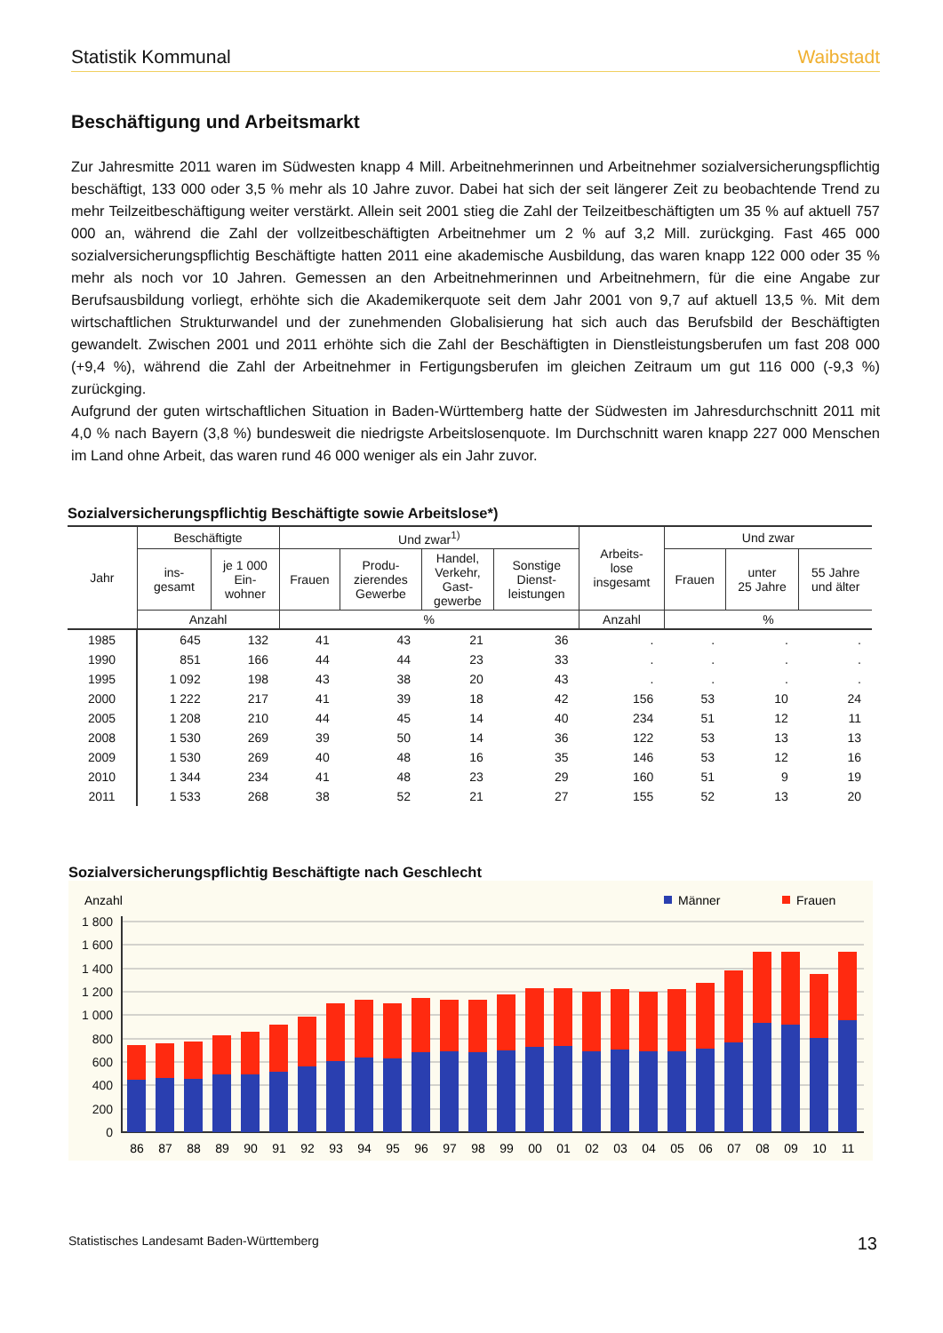Statistik Kommunal Waibstadt
Beschäftigung und Arbeitsmarkt
Zur Jahresmitte 2011 waren im Südwesten knapp 4 Mill. Arbeitnehmerinnen und Arbeitnehmer sozialversicherungspflichtig beschäftigt, 133 000 oder 3,5 % mehr als 10 Jahre zuvor. Dabei hat sich der seit längerer Zeit zu beobachtende Trend zu mehr Teilzeitbeschäftigung weiter verstärkt. Allein seit 2001 stieg die Zahl der Teilzeitbeschäftigten um 35 % auf aktuell 757 000 an, während die Zahl der vollzeitbeschäftigten Arbeitnehmer um 2 % auf 3,2 Mill. zurückging. Fast 465 000 sozialversicherungspflichtig Beschäftigte hatten 2011 eine akademische Ausbildung, das waren knapp 122 000 oder 35 % mehr als noch vor 10 Jahren. Gemessen an den Arbeitnehmerinnen und Arbeitnehmern, für die eine Angabe zur Berufsausbildung vorliegt, erhöhte sich die Akademikerquote seit dem Jahr 2001 von 9,7 auf aktuell 13,5 %. Mit dem wirtschaftlichen Strukturwandel und der zunehmenden Globalisierung hat sich auch das Berufsbild der Beschäftigten gewandelt. Zwischen 2001 und 2011 erhöhte sich die Zahl der Beschäftigten in Dienstleistungsberufen um fast 208 000 (+9,4 %), während die Zahl der Arbeitnehmer in Fertigungsberufen im gleichen Zeitraum um gut 116 000 (-9,3 %) zurückging.
Aufgrund der guten wirtschaftlichen Situation in Baden-Württemberg hatte der Südwesten im Jahresdurchschnitt 2011 mit 4,0 % nach Bayern (3,8 %) bundesweit die niedrigste Arbeitslosenquote. Im Durchschnitt waren knapp 227 000 Menschen im Land ohne Arbeit, das waren rund 46 000 weniger als ein Jahr zuvor.
Sozialversicherungspflichtig Beschäftigte sowie Arbeitslose*)
| Jahr | Beschäftigte | | Und zwar<sup>1)</sup> | | | | Arbeits- lose insgesamt | Und zwar | | |
| --- | --- | --- | --- | --- | --- | --- | --- | --- | --- | --- |
| | ins- gesamt | je 1 000 Ein- wohner | Frauen | Produ- zierendes Gewerbe | Handel, Verkehr, Gast- gewerbe | Sonstige Dienst- leistungen | | Frauen | unter 25 Jahre | 55 Jahre und älter |
| | Anzahl | | % | | | | Anzahl | % | | |
| 1985 | 645 | 132 | 41 | 43 | 21 | 36 | . | . | . | . |
| 1990 | 851 | 166 | 44 | 44 | 23 | 33 | . | . | . | . |
| 1995 | 1 092 | 198 | 43 | 38 | 20 | 43 | . | . | . | . |
| 2000 | 1 222 | 217 | 41 | 39 | 18 | 42 | 156 | 53 | 10 | 24 |
| 2005 | 1 208 | 210 | 44 | 45 | 14 | 40 | 234 | 51 | 12 | 11 |
| 2008 | 1 530 | 269 | 39 | 50 | 14 | 36 | 122 | 53 | 13 | 13 |
| 2009 | 1 530 | 269 | 40 | 48 | 16 | 35 | 146 | 53 | 12 | 16 |
| 2010 | 1 344 | 234 | 41 | 48 | 23 | 29 | 160 | 51 | 9 | 19 |
| 2011 | 1 533 | 268 | 38 | 52 | 21 | 27 | 155 | 52 | 13 | 20 |
Sozialversicherungspflichtig Beschäftigte nach Geschlecht
Anzahl
Männer
Frauen
1 800
1 600
1 400
1 200
1 000
800
600
400
200
0
86
87
88
89
90
91
92
93
94
95
96
97
98
99
00
01
02
03
04
05
06
07
08
09
10
11
Statistisches Landesamt Baden-Württemberg 13